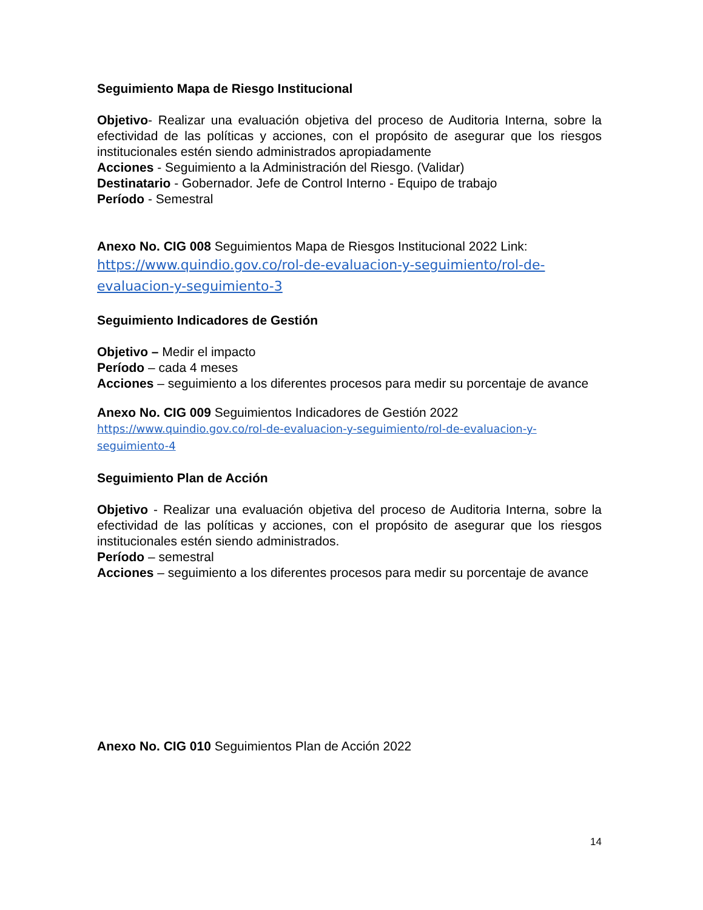Seguimiento Mapa de Riesgo Institucional
Objetivo- Realizar una evaluación objetiva del proceso de Auditoria Interna, sobre la efectividad de las políticas y acciones, con el propósito de asegurar que los riesgos institucionales estén siendo administrados apropiadamente
Acciones - Seguimiento a la Administración del Riesgo. (Validar)
Destinatario - Gobernador. Jefe de Control Interno - Equipo de trabajo
Período - Semestral
Anexo No. CIG 008 Seguimientos Mapa de Riesgos Institucional 2022 Link:
https://www.quindio.gov.co/rol-de-evaluacion-y-seguimiento/rol-de-evaluacion-y-seguimiento-3
Seguimiento Indicadores de Gestión
Objetivo – Medir el impacto
Período – cada 4 meses
Acciones – seguimiento a los diferentes procesos para medir su porcentaje de avance
Anexo No. CIG 009 Seguimientos Indicadores de Gestión 2022
https://www.quindio.gov.co/rol-de-evaluacion-y-seguimiento/rol-de-evaluacion-y-seguimiento-4
Seguimiento Plan de Acción
Objetivo - Realizar una evaluación objetiva del proceso de Auditoria Interna, sobre la efectividad de las políticas y acciones, con el propósito de asegurar que los riesgos institucionales estén siendo administrados.
Período – semestral
Acciones – seguimiento a los diferentes procesos para medir su porcentaje de avance
Anexo No. CIG 010 Seguimientos Plan de Acción 2022
14